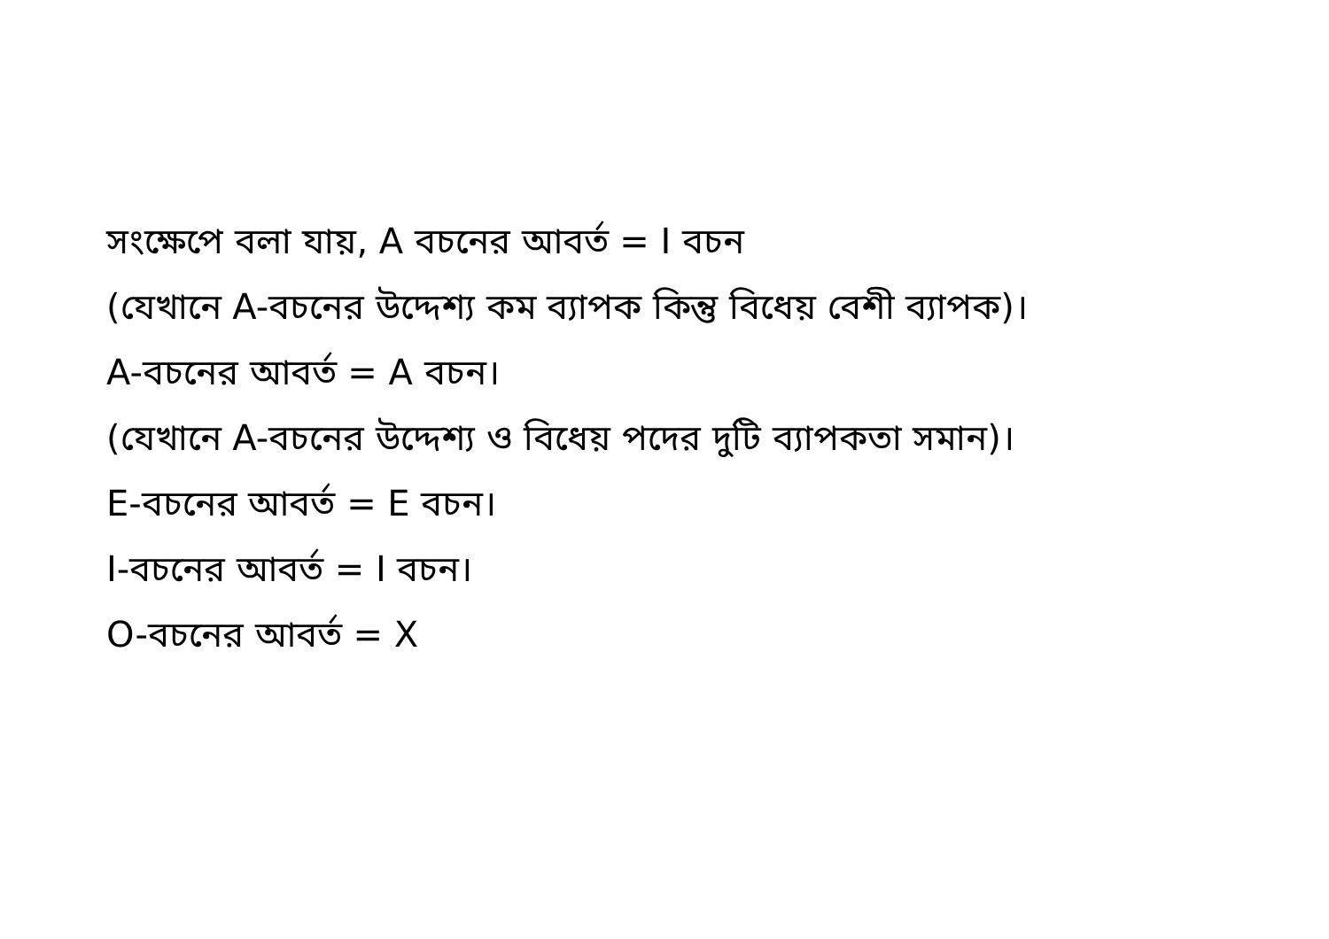সংক্ষেপে বলা যায়, A বচনের আবর্ত = I বচন
(যেখানে A-বচনের উদ্দেশ্য কম ব্যাপক কিন্তু বিধেয় বেশী ব্যাপক)।
A-বচনের আবর্ত = A বচন।
(যেখানে A-বচনের উদ্দেশ্য ও বিধেয় পদের দুটি ব্যাপকতা সমান)।
E-বচনের আবর্ত = E বচন।
I-বচনের আবর্ত = I বচন।
O-বচনের আবর্ত = X